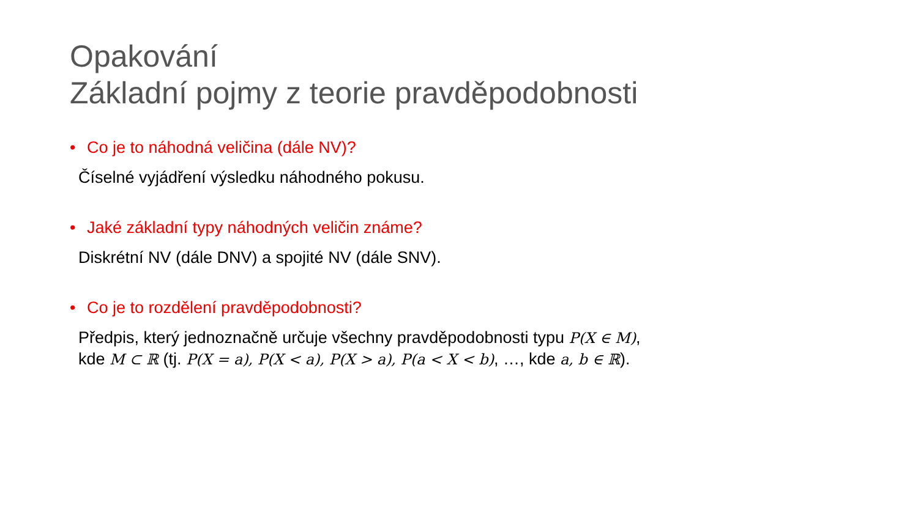Opakování
Základní pojmy z teorie pravděpodobnosti
• Co je to náhodná veličina (dále NV)?
Číselné vyjádření výsledku náhodného pokusu.
• Jaké základní typy náhodných veličin známe?
Diskrétní NV (dále DNV) a spojité NV (dále SNV).
• Co je to rozdělení pravděpodobnosti?
Předpis, který jednoznačně určuje všechny pravděpodobnosti typu P(X ∈ M),
kde M ⊂ ℝ (tj. P(X = a), P(X < a), P(X > a), P(a < X < b), …, kde a, b ∈ ℝ).